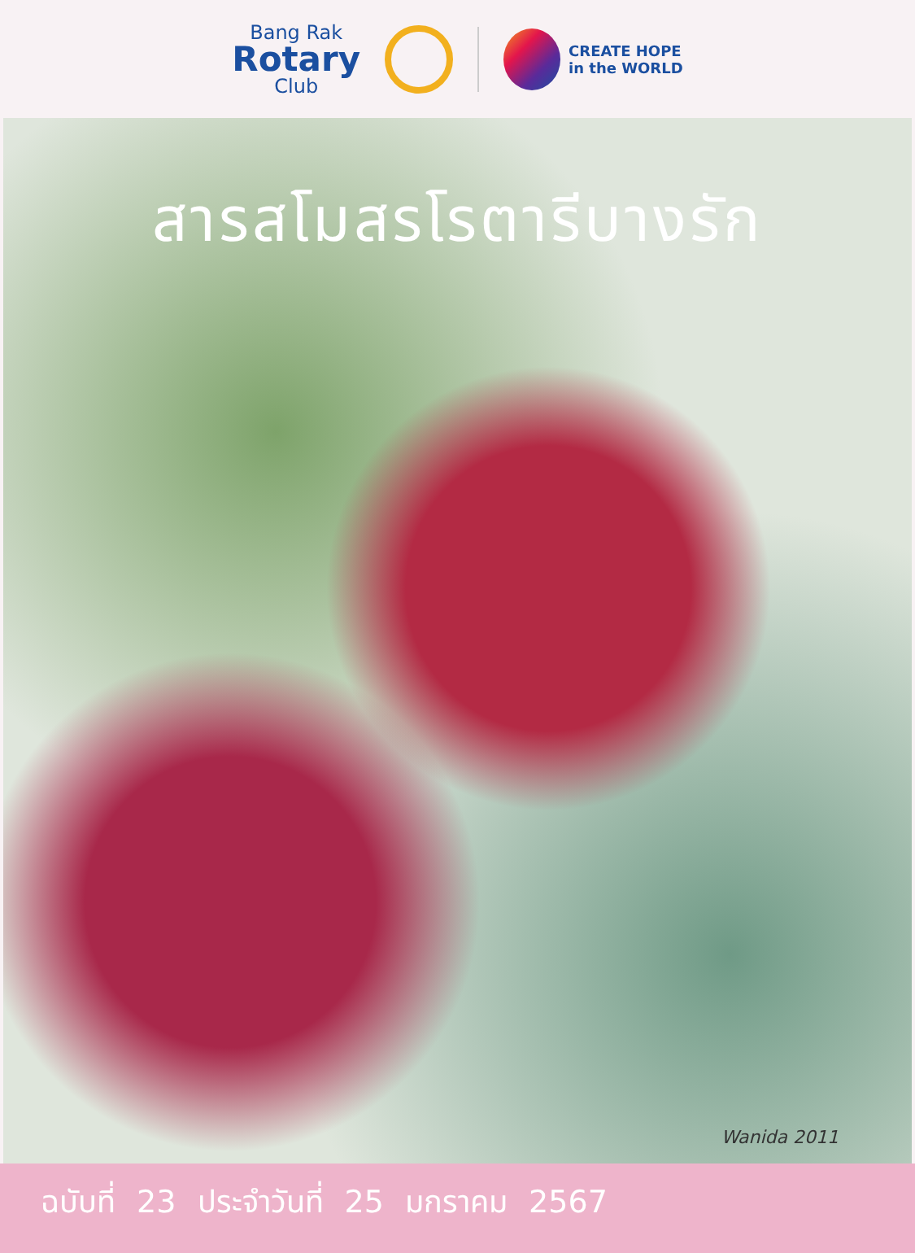Bang Rak
Rotary
Club
CREATE HOPE
in the WORLD
สารสโมสรโรตารีบางรัก
Wanida 2011
ฉบับที่ 23 ประจำวันที่ 25 มกราคม 2567